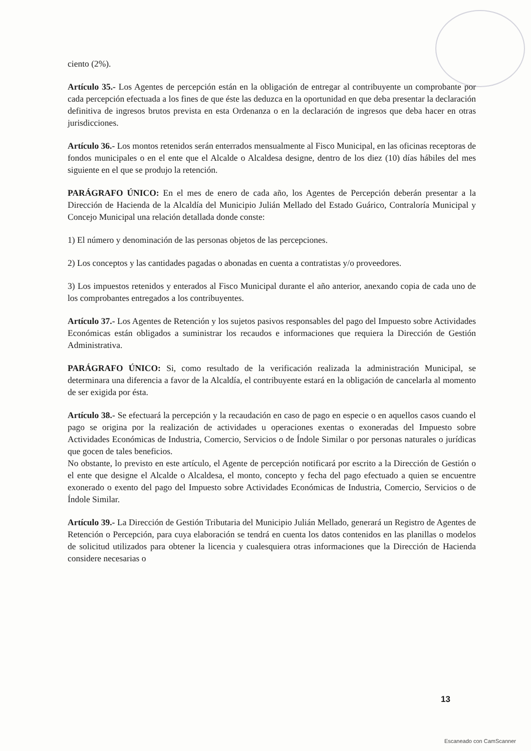ciento (2%).
Artículo 35.- Los Agentes de percepción están en la obligación de entregar al contribuyente un comprobante por cada percepción efectuada a los fines de que éste las deduzca en la oportunidad en que deba presentar la declaración definitiva de ingresos brutos prevista en esta Ordenanza o en la declaración de ingresos que deba hacer en otras jurisdicciones.
Artículo 36.- Los montos retenidos serán enterrados mensualmente al Fisco Municipal, en las oficinas receptoras de fondos municipales o en el ente que el Alcalde o Alcaldesa designe, dentro de los diez (10) días hábiles del mes siguiente en el que se produjo la retención.
PARÁGRAFO ÚNICO: En el mes de enero de cada año, los Agentes de Percepción deberán presentar a la Dirección de Hacienda de la Alcaldía del Municipio Julián Mellado del Estado Guárico, Contraloría Municipal y Concejo Municipal una relación detallada donde conste:
1) El número y denominación de las personas objetos de las percepciones.
2) Los conceptos y las cantidades pagadas o abonadas en cuenta a contratistas y/o proveedores.
3) Los impuestos retenidos y enterados al Fisco Municipal durante el año anterior, anexando copia de cada uno de los comprobantes entregados a los contribuyentes.
Artículo 37.- Los Agentes de Retención y los sujetos pasivos responsables del pago del Impuesto sobre Actividades Económicas están obligados a suministrar los recaudos e informaciones que requiera la Dirección de Gestión Administrativa.
PARÁGRAFO ÚNICO: Si, como resultado de la verificación realizada la administración Municipal, se determinara una diferencia a favor de la Alcaldía, el contribuyente estará en la obligación de cancelarla al momento de ser exigida por ésta.
Artículo 38.- Se efectuará la percepción y la recaudación en caso de pago en especie o en aquellos casos cuando el pago se origina por la realización de actividades u operaciones exentas o exoneradas del Impuesto sobre Actividades Económicas de Industria, Comercio, Servicios o de Índole Similar o por personas naturales o jurídicas que gocen de tales beneficios.
No obstante, lo previsto en este artículo, el Agente de percepción notificará por escrito a la Dirección de Gestión o el ente que designe el Alcalde o Alcaldesa, el monto, concepto y fecha del pago efectuado a quien se encuentre exonerado o exento del pago del Impuesto sobre Actividades Económicas de Industria, Comercio, Servicios o de Índole Similar.
Artículo 39.- La Dirección de Gestión Tributaria del Municipio Julián Mellado, generará un Registro de Agentes de Retención o Percepción, para cuya elaboración se tendrá en cuenta los datos contenidos en las planillas o modelos de solicitud utilizados para obtener la licencia y cualesquiera otras informaciones que la Dirección de Hacienda considere necesarias o
13
Escaneado con CamScanner